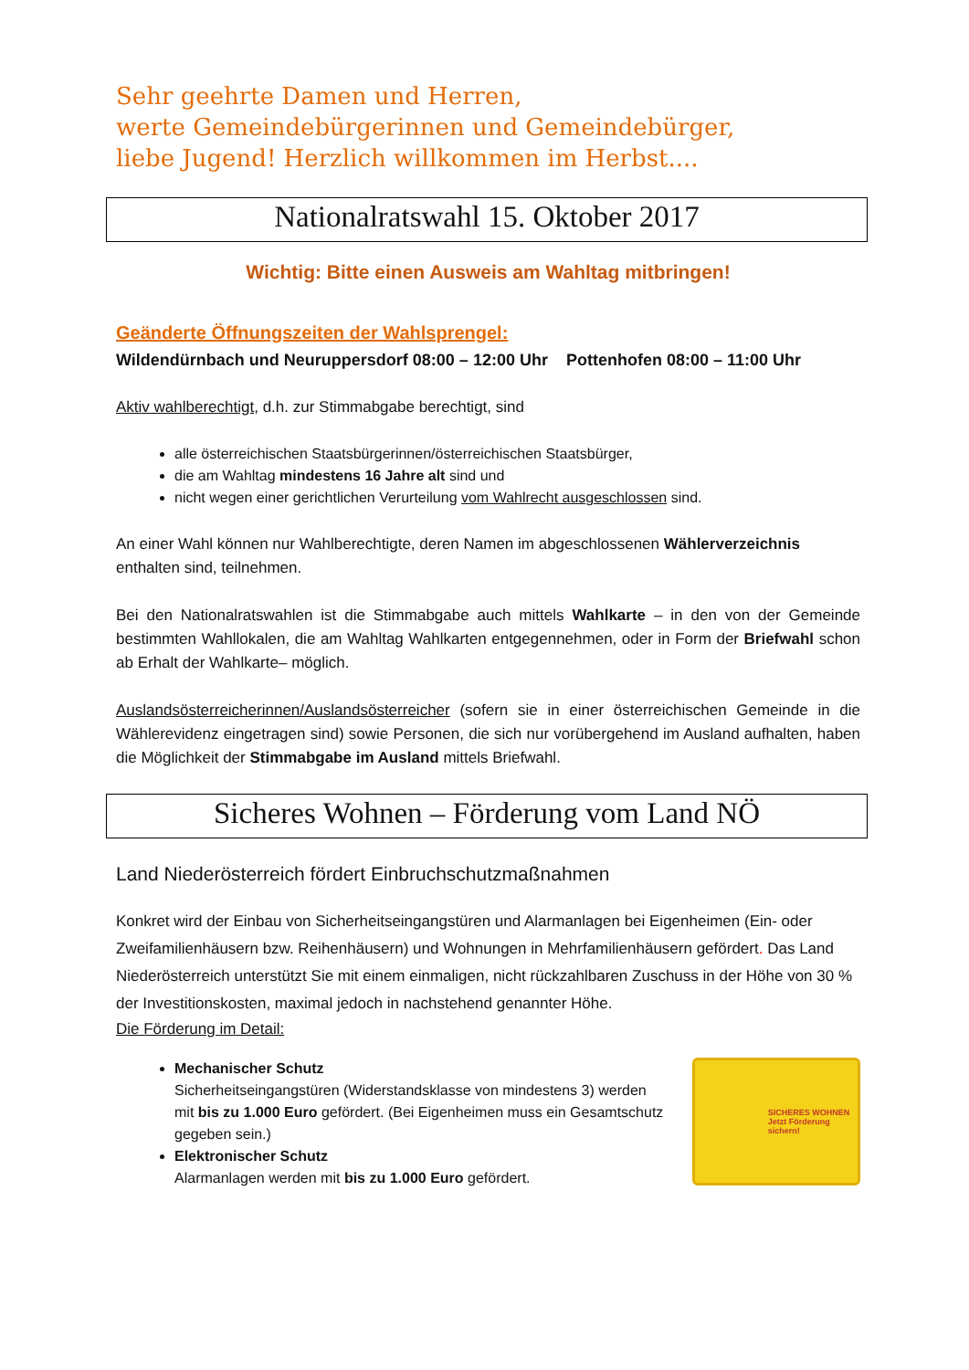Sehr geehrte Damen und Herren,
werte Gemeindebürgerinnen und Gemeindebürger,
liebe Jugend! Herzlich willkommen im Herbst....
Nationalratswahl 15. Oktober 2017
Wichtig: Bitte einen Ausweis am Wahltag mitbringen!
Geänderte Öffnungszeiten der Wahlsprengel:
Wildendürnbach und Neuruppersdorf 08:00 – 12:00 Uhr Pottenhofen 08:00 – 11:00 Uhr
Aktiv wahlberechtigt, d.h. zur Stimmabgabe berechtigt, sind
alle österreichischen Staatsbürgerinnen/österreichischen Staatsbürger,
die am Wahltag mindestens 16 Jahre alt sind und
nicht wegen einer gerichtlichen Verurteilung vom Wahlrecht ausgeschlossen sind.
An einer Wahl können nur Wahlberechtigte, deren Namen im abgeschlossenen Wählerverzeichnis enthalten sind, teilnehmen.
Bei den Nationalratswahlen ist die Stimmabgabe auch mittels Wahlkarte – in den von der Gemeinde bestimmten Wahllokalen, die am Wahltag Wahlkarten entgegennehmen, oder in Form der Briefwahl schon ab Erhalt der Wahlkarte– möglich.
Auslandsösterreicherinnen/Auslandsösterreicher (sofern sie in einer österreichischen Gemeinde in die Wählerevidenz eingetragen sind) sowie Personen, die sich nur vorübergehend im Ausland aufhalten, haben die Möglichkeit der Stimmabgabe im Ausland mittels Briefwahl.
Sicheres Wohnen – Förderung vom Land NÖ
Land Niederösterreich fördert Einbruchschutzmaßnahmen
Konkret wird der Einbau von Sicherheitseingangstüren und Alarmanlagen bei Eigenheimen (Ein- oder Zweifamilienhäusern bzw. Reihenhäusern) und Wohnungen in Mehrfamilienhäusern gefördert. Das Land Niederösterreich unterstützt Sie mit einem einmaligen, nicht rückzahlbaren Zuschuss in der Höhe von 30 % der Investitionskosten, maximal jedoch in nachstehend genannter Höhe.
Die Förderung im Detail:
Mechanischer Schutz
Sicherheitseingangstüren (Widerstandsklasse von mindestens 3) werden mit bis zu 1.000 Euro gefördert. (Bei Eigenheimen muss ein Gesamtschutz gegeben sein.)
Elektronischer Schutz
Alarmanlagen werden mit bis zu 1.000 Euro gefördert.
SICHERES WOHNEN
Jetzt Förderung sichern!